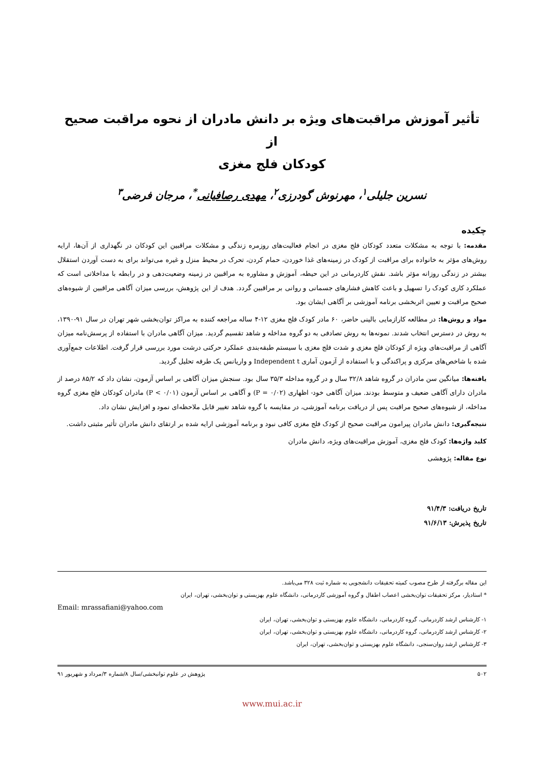تأثیر آموزش مراقبت‌های ویژه بر دانش مادران از نحوه مراقبت صحیح از
کودکان فلج مغزی
نسرین جلیلی<sup>۱</sup>، مهرنوش گودرزی<sup>۲</sup>، مهدی رصافیانی<sup>*</sup>، مرجان فرضی<sup>۳</sup>
چکیده
مقدمه: با توجه به مشکلات متعدد کودکان فلج مغزی در انجام فعالیت‌های روزمره زندگی و مشکلات مراقبین این کودکان در نگهداری از آن‌ها، ارایه روش‌های مؤثر به خانواده برای مراقبت از کودک در زمینه‌های غذا خوردن، حمام کردن، تحرک در محیط منزل و غیره می‌تواند برای به دست آوردن استقلال بیشتر در زندگی روزانه مؤثر باشد. نقش کاردرمانی در این حیطه، آموزش و مشاوره به مراقبین در زمینه وضعیت‌دهی و در رابطه با مداخلاتی است که عملکرد کاری کودک را تسهیل و باعث کاهش فشارهای جسمانی و روانی بر مراقبین گردد. هدف از این پژوهش، بررسی میزان آگاهی مراقبین از شیوه‌های صحیح مراقبت و تعیین اثربخشی برنامه آموزشی بر آگاهی ایشان بود.
مواد و روش‌ها: در مطالعه کارازمایی بالینی حاضر، ۶۰ مادر کودک فلج مغزی ۱۲-۴ ساله مراجعه کننده به مراکز توان‌بخشی شهر تهران در سال ۹۱-۱۳۹۰، به روش در دسترس انتخاب شدند. نمونه‌ها به روش تصادفی به دو گروه مداخله و شاهد تقسیم گردید. میزان آگاهی مادران با استفاده از پرسش‌نامه میزان آگاهی از مراقبت‌های ویژه از کودکان فلج مغزی و شدت فلج مغزی با سیستم طبقه‌بندی عملکرد حرکتی درشت مورد بررسی قرار گرفت. اطلاعات جمع‌آوری شده با شاخص‌های مرکزی و پراکندگی و با استفاده از آزمون آماری Independent t و واریانس یک طرفه تحلیل گردید.
یافته‌ها: میانگین سن مادران در گروه شاهد ۳۲/۸ سال و در گروه مداخله ۳۵/۳ سال بود. سنجش میزان آگاهی بر اساس آزمون، نشان داد که ۸۵/۲ درصد از مادران دارای آگاهی ضعیف و متوسط بودند. میزان آگاهی خود- اظهاری (P = ۰/۰۲) و آگاهی بر اساس آزمون (P < ۰/۰۱) مادران کودکان فلج مغزی گروه مداخله، از شیوه‌های صحیح مراقبت پس از دریافت برنامه آموزشی، در مقایسه با گروه شاهد تغییر قابل ملاحظه‌ای نمود و افزایش نشان داد.
نتیجه‌گیری: دانش مادران پیرامون مراقبت صحیح از کودک فلج مغزی کافی نبود و برنامه آموزشی ارایه شده بر ارتقای دانش مادران تأثیر مثبتی داشت.
کلید واژه‌ها: کودک فلج مغزی، آموزش مراقبت‌های ویژه، دانش مادران
نوع مقاله: پژوهشی
تاریخ دریافت: ۹۱/۴/۳
تاریخ پذیرش: ۹۱/۶/۱۳
این مقاله برگرفته از طرح مصوب کمیته تحقیقات دانشجویی به شماره ثبت ۳۲۸ می‌باشد.
* استادیار، مرکز تحقیقات توان‌بخشی اعصاب اطفال و گروه آموزشی کاردرمانی، دانشگاه علوم بهزیستی و توان‌بخشی، تهران، ایران
Email: mrassafiani@yahoo.com
۱- کارشناس ارشد کاردرمانی، گروه کاردرمانی، دانشگاه علوم بهزیستی و توان‌بخشی، تهران، ایران
۲- کارشناس ارشد کاردرمانی، گروه کاردرمانی، دانشگاه علوم بهزیستی و توان‌بخشی، تهران، ایران
۳- کارشناس ارشد روان‌سنجی، دانشگاه علوم بهزیستی و توان‌بخشی، تهران، ایران
۵۰۲ پژوهش در علوم توانبخشی/سال ۸/شماره ۳/مرداد و شهریور ۹۱
www.mui.ac.ir